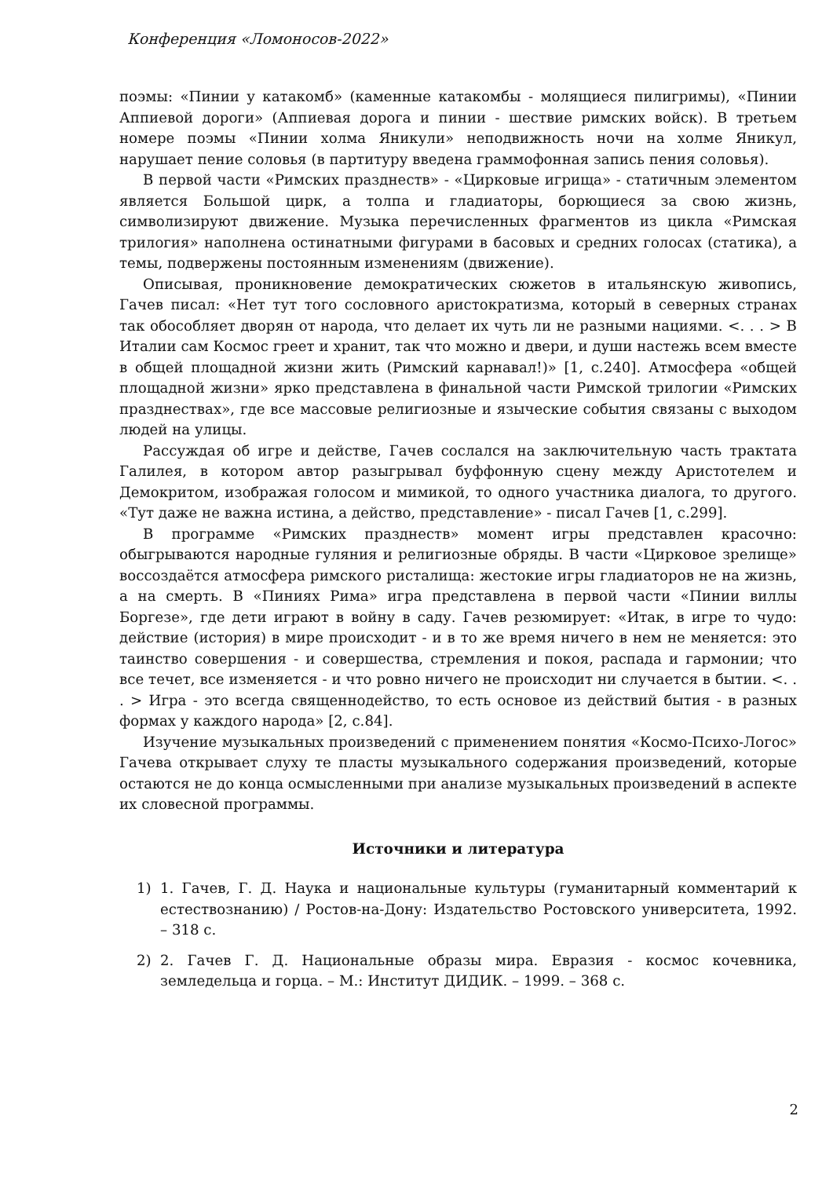Конференция «Ломоносов-2022»
поэмы: «Пинии у катакомб» (каменные катакомбы - молящиеся пилигримы), «Пинии Аппиевой дороги» (Аппиевая дорога и пинии - шествие римских войск). В третьем номере поэмы «Пинии холма Яникули» неподвижность ночи на холме Яникул, нарушает пение соловья (в партитуру введена граммофонная запись пения соловья).
В первой части «Римских празднеств» - «Цирковые игрища» - статичным элементом является Большой цирк, а толпа и гладиаторы, борющиеся за свою жизнь, символизируют движение. Музыка перечисленных фрагментов из цикла «Римская трилогия» наполнена остинатными фигурами в басовых и средних голосах (статика), а темы, подвержены постоянным изменениям (движение).
Описывая, проникновение демократических сюжетов в итальянскую живопись, Гачев писал: «Нет тут того сословного аристократизма, который в северных странах так обособляет дворян от народа, что делает их чуть ли не разными нациями. <. . . > В Италии сам Космос греет и хранит, так что можно и двери, и души настежь всем вместе в общей площадной жизни жить (Римский карнавал!)» [1, с.240]. Атмосфера «общей площадной жизни» ярко представлена в финальной части Римской трилогии «Римских празднествах», где все массовые религиозные и языческие события связаны с выходом людей на улицы.
Рассуждая об игре и действе, Гачев сослался на заключительную часть трактата Галилея, в котором автор разыгрывал буффонную сцену между Аристотелем и Демокритом, изображая голосом и мимикой, то одного участника диалога, то другого. «Тут даже не важна истина, а действо, представление» - писал Гачев [1, с.299].
В программе «Римских празднеств» момент игры представлен красочно: обыгрываются народные гуляния и религиозные обряды. В части «Цирковое зрелище» воссоздаётся атмосфера римского ристалища: жестокие игры гладиаторов не на жизнь, а на смерть. В «Пиниях Рима» игра представлена в первой части «Пинии виллы Боргезе», где дети играют в войну в саду. Гачев резюмирует: «Итак, в игре то чудо: действие (история) в мире происходит - и в то же время ничего в нем не меняется: это таинство совершения - и совершества, стремления и покоя, распада и гармонии; что все течет, все изменяется - и что ровно ничего не происходит ни случается в бытии. <. . . > Игра - это всегда священнодейство, то есть основое из действий бытия - в разных формах у каждого народа» [2, с.84].
Изучение музыкальных произведений с применением понятия «Космо-Психо-Логос» Гачева открывает слуху те пласты музыкального содержания произведений, которые остаются не до конца осмысленными при анализе музыкальных произведений в аспекте их словесной программы.
Источники и литература
1) 1. Гачев, Г. Д. Наука и национальные культуры (гуманитарный комментарий к естествознанию) / Ростов-на-Дону: Издательство Ростовского университета, 1992. – 318 с.
2) 2. Гачев Г. Д. Национальные образы мира. Евразия - космос кочевника, земледельца и горца. – М.: Институт ДИДИК. – 1999. – 368 с.
2